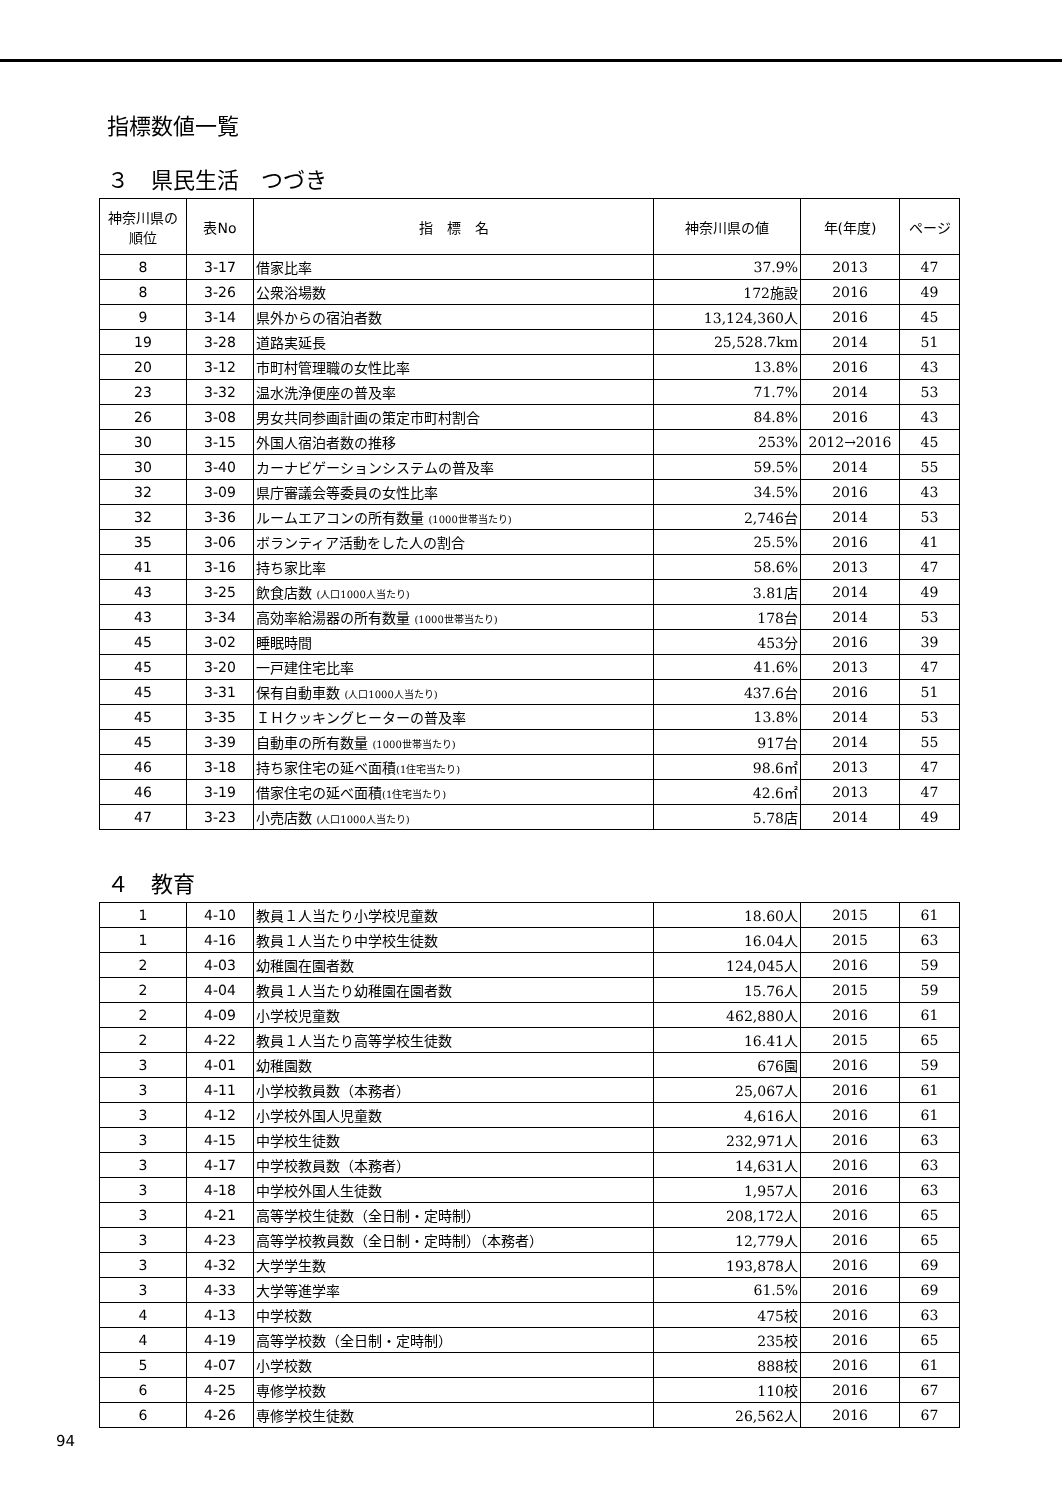指標数値一覧
３　県民生活　つづき
| 神奈川県の 順位 | 表No | 指 標 名 | 神奈川県の値 | 年(年度) | ページ |
| --- | --- | --- | --- | --- | --- |
| 8 | 3-17 | 借家比率 | 37.9% | 2013 | 47 |
| 8 | 3-26 | 公衆浴場数 | 172施設 | 2016 | 49 |
| 9 | 3-14 | 県外からの宿泊者数 | 13,124,360人 | 2016 | 45 |
| 19 | 3-28 | 道路実延長 | 25,528.7km | 2014 | 51 |
| 20 | 3-12 | 市町村管理職の女性比率 | 13.8% | 2016 | 43 |
| 23 | 3-32 | 温水洗浄便座の普及率 | 71.7% | 2014 | 53 |
| 26 | 3-08 | 男女共同参画計画の策定市町村割合 | 84.8% | 2016 | 43 |
| 30 | 3-15 | 外国人宿泊者数の推移 | 253% | 2012→2016 | 45 |
| 30 | 3-40 | カーナビゲーションシステムの普及率 | 59.5% | 2014 | 55 |
| 32 | 3-09 | 県庁審議会等委員の女性比率 | 34.5% | 2016 | 43 |
| 32 | 3-36 | ルームエアコンの所有数量 (1000世帯当たり) | 2,746台 | 2014 | 53 |
| 35 | 3-06 | ボランティア活動をした人の割合 | 25.5% | 2016 | 41 |
| 41 | 3-16 | 持ち家比率 | 58.6% | 2013 | 47 |
| 43 | 3-25 | 飲食店数 (人口1000人当たり) | 3.81店 | 2014 | 49 |
| 43 | 3-34 | 高効率給湯器の所有数量 (1000世帯当たり) | 178台 | 2014 | 53 |
| 45 | 3-02 | 睡眠時間 | 453分 | 2016 | 39 |
| 45 | 3-20 | 一戸建住宅比率 | 41.6% | 2013 | 47 |
| 45 | 3-31 | 保有自動車数 (人口1000人当たり) | 437.6台 | 2016 | 51 |
| 45 | 3-35 | ＩＨクッキングヒーターの普及率 | 13.8% | 2014 | 53 |
| 45 | 3-39 | 自動車の所有数量 (1000世帯当たり) | 917台 | 2014 | 55 |
| 46 | 3-18 | 持ち家住宅の延べ面積 (1住宅当たり) | 98.6㎡ | 2013 | 47 |
| 46 | 3-19 | 借家住宅の延べ面積 (1住宅当たり) | 42.6㎡ | 2013 | 47 |
| 47 | 3-23 | 小売店数 (人口1000人当たり) | 5.78店 | 2014 | 49 |
４　教育
| 1 | 4-10 | 教員１人当たり小学校児童数 | 18.60人 | 2015 | 61 |
| 1 | 4-16 | 教員１人当たり中学校生徒数 | 16.04人 | 2015 | 63 |
| 2 | 4-03 | 幼稚園在園者数 | 124,045人 | 2016 | 59 |
| 2 | 4-04 | 教員１人当たり幼稚園在園者数 | 15.76人 | 2015 | 59 |
| 2 | 4-09 | 小学校児童数 | 462,880人 | 2016 | 61 |
| 2 | 4-22 | 教員１人当たり高等学校生徒数 | 16.41人 | 2015 | 65 |
| 3 | 4-01 | 幼稚園数 | 676園 | 2016 | 59 |
| 3 | 4-11 | 小学校教員数（本務者） | 25,067人 | 2016 | 61 |
| 3 | 4-12 | 小学校外国人児童数 | 4,616人 | 2016 | 61 |
| 3 | 4-15 | 中学校生徒数 | 232,971人 | 2016 | 63 |
| 3 | 4-17 | 中学校教員数（本務者） | 14,631人 | 2016 | 63 |
| 3 | 4-18 | 中学校外国人生徒数 | 1,957人 | 2016 | 63 |
| 3 | 4-21 | 高等学校生徒数（全日制・定時制） | 208,172人 | 2016 | 65 |
| 3 | 4-23 | 高等学校教員数（全日制・定時制）（本務者） | 12,779人 | 2016 | 65 |
| 3 | 4-32 | 大学学生数 | 193,878人 | 2016 | 69 |
| 3 | 4-33 | 大学等進学率 | 61.5% | 2016 | 69 |
| 4 | 4-13 | 中学校数 | 475校 | 2016 | 63 |
| 4 | 4-19 | 高等学校数（全日制・定時制） | 235校 | 2016 | 65 |
| 5 | 4-07 | 小学校数 | 888校 | 2016 | 61 |
| 6 | 4-25 | 専修学校数 | 110校 | 2016 | 67 |
| 6 | 4-26 | 専修学校生徒数 | 26,562人 | 2016 | 67 |
94